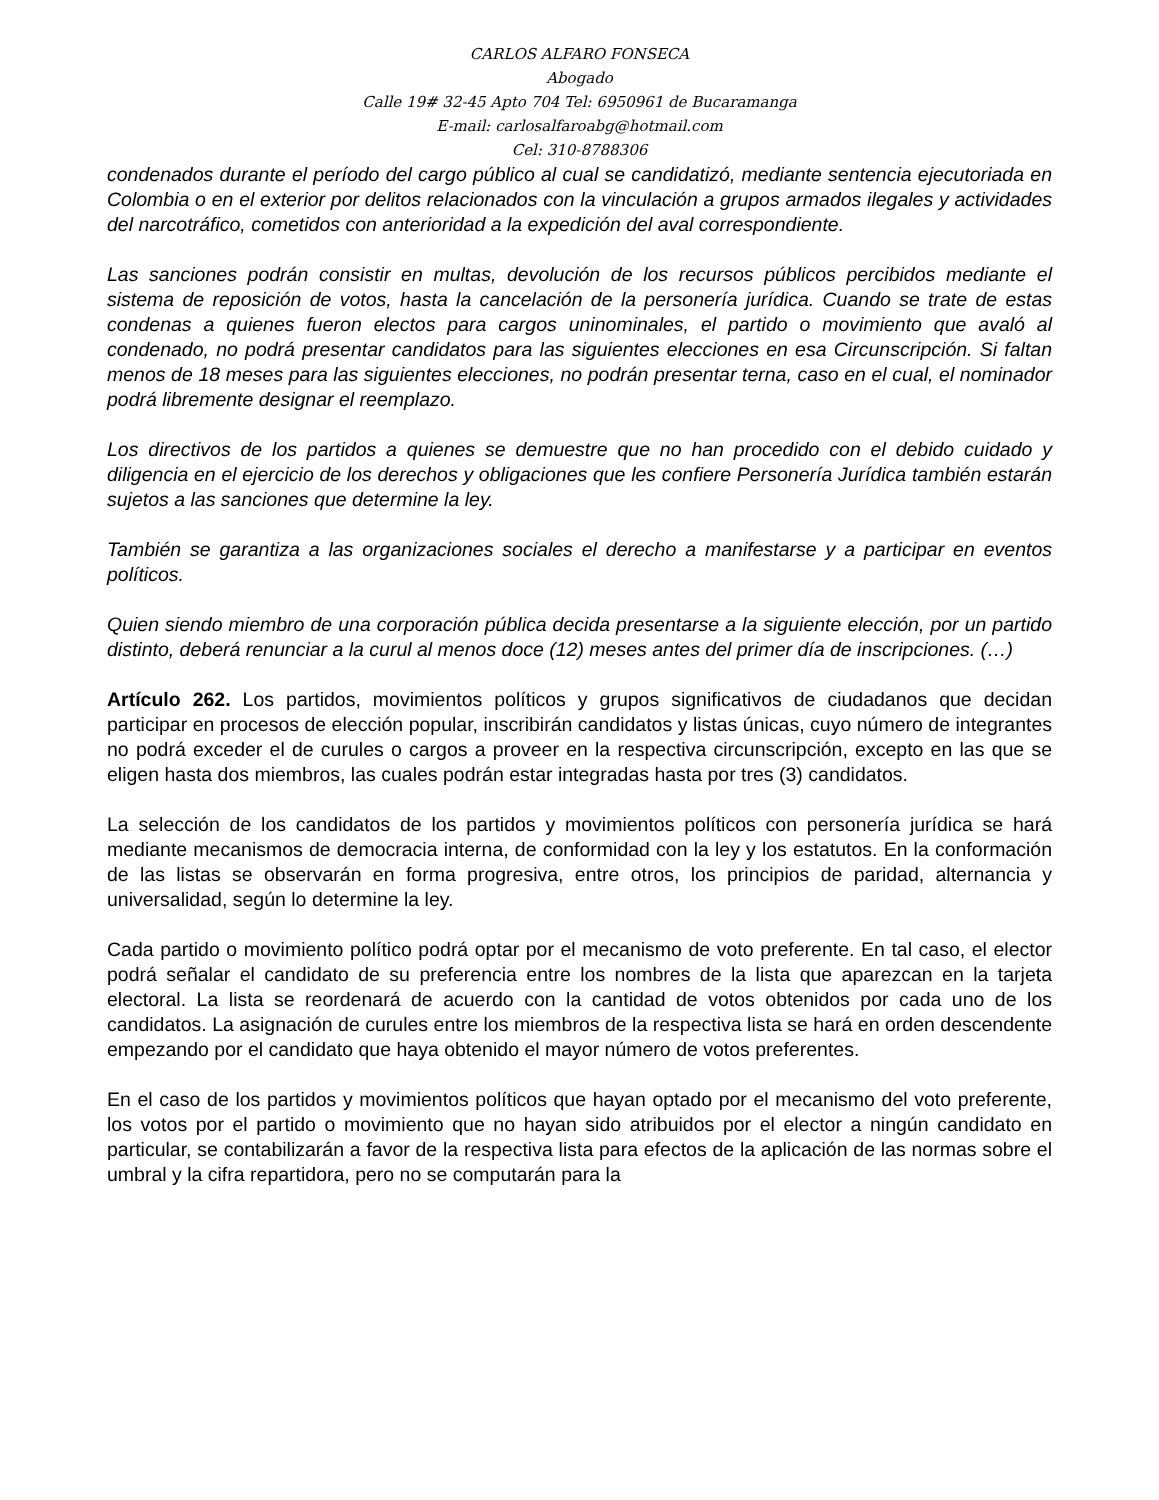CARLOS ALFARO FONSECA
Abogado
Calle 19# 32-45 Apto 704 Tel: 6950961 de Bucaramanga
E-mail: carlosalfaroabg@hotmail.com
Cel: 310-8788306
condenados durante el período del cargo público al cual se candidatizó, mediante sentencia ejecutoriada en Colombia o en el exterior por delitos relacionados con la vinculación a grupos armados ilegales y actividades del narcotráfico, cometidos con anterioridad a la expedición del aval correspondiente.
Las sanciones podrán consistir en multas, devolución de los recursos públicos percibidos mediante el sistema de reposición de votos, hasta la cancelación de la personería jurídica. Cuando se trate de estas condenas a quienes fueron electos para cargos uninominales, el partido o movimiento que avaló al condenado, no podrá presentar candidatos para las siguientes elecciones en esa Circunscripción. Si faltan menos de 18 meses para las siguientes elecciones, no podrán presentar terna, caso en el cual, el nominador podrá libremente designar el reemplazo.
Los directivos de los partidos a quienes se demuestre que no han procedido con el debido cuidado y diligencia en el ejercicio de los derechos y obligaciones que les confiere Personería Jurídica también estarán sujetos a las sanciones que determine la ley.
También se garantiza a las organizaciones sociales el derecho a manifestarse y a participar en eventos políticos.
Quien siendo miembro de una corporación pública decida presentarse a la siguiente elección, por un partido distinto, deberá renunciar a la curul al menos doce (12) meses antes del primer día de inscripciones. (…)
Artículo 262. Los partidos, movimientos políticos y grupos significativos de ciudadanos que decidan participar en procesos de elección popular, inscribirán candidatos y listas únicas, cuyo número de integrantes no podrá exceder el de curules o cargos a proveer en la respectiva circunscripción, excepto en las que se eligen hasta dos miembros, las cuales podrán estar integradas hasta por tres (3) candidatos.
La selección de los candidatos de los partidos y movimientos políticos con personería jurídica se hará mediante mecanismos de democracia interna, de conformidad con la ley y los estatutos. En la conformación de las listas se observarán en forma progresiva, entre otros, los principios de paridad, alternancia y universalidad, según lo determine la ley.
Cada partido o movimiento político podrá optar por el mecanismo de voto preferente. En tal caso, el elector podrá señalar el candidato de su preferencia entre los nombres de la lista que aparezcan en la tarjeta electoral. La lista se reordenará de acuerdo con la cantidad de votos obtenidos por cada uno de los candidatos. La asignación de curules entre los miembros de la respectiva lista se hará en orden descendente empezando por el candidato que haya obtenido el mayor número de votos preferentes.
En el caso de los partidos y movimientos políticos que hayan optado por el mecanismo del voto preferente, los votos por el partido o movimiento que no hayan sido atribuidos por el elector a ningún candidato en particular, se contabilizarán a favor de la respectiva lista para efectos de la aplicación de las normas sobre el umbral y la cifra repartidora, pero no se computarán para la